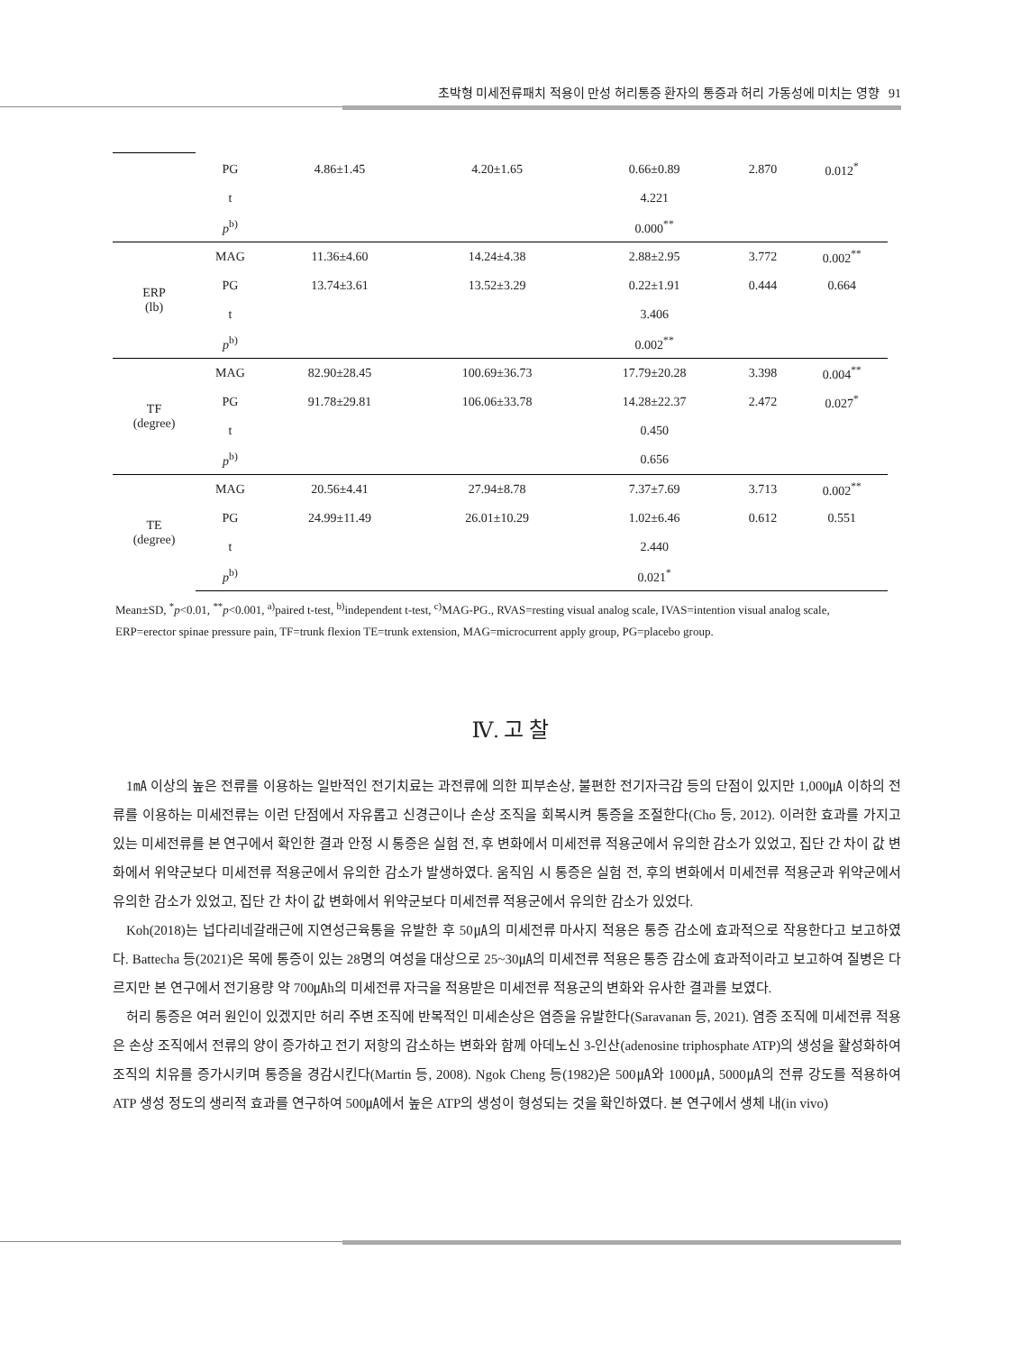초박형 미세전류패치 적용이 만성 허리통증 환자의 통증과 허리 가동성에 미치는 영향 91
| | PG | 4.86±1.45 | 4.20±1.65 | 0.66±0.89 | 2.870 | 0.012<sup>*</sup> |
| | t | | | 4.221 | | |
| | p<sup>b)</sup> | | | 0.000<sup>**</sup> | | |
| ERP (lb) | MAG | 11.36±4.60 | 14.24±4.38 | 2.88±2.95 | 3.772 | 0.002<sup>**</sup> |
| | PG | 13.74±3.61 | 13.52±3.29 | 0.22±1.91 | 0.444 | 0.664 |
| | t | | | 3.406 | | |
| | p<sup>b)</sup> | | | 0.002<sup>**</sup> | | |
| TF (degree) | MAG | 82.90±28.45 | 100.69±36.73 | 17.79±20.28 | 3.398 | 0.004<sup>**</sup> |
| | PG | 91.78±29.81 | 106.06±33.78 | 14.28±22.37 | 2.472 | 0.027<sup>*</sup> |
| | t | | | 0.450 | | |
| | p<sup>b)</sup> | | | 0.656 | | |
| TE (degree) | MAG | 20.56±4.41 | 27.94±8.78 | 7.37±7.69 | 3.713 | 0.002<sup>**</sup> |
| | PG | 24.99±11.49 | 26.01±10.29 | 1.02±6.46 | 0.612 | 0.551 |
| | t | | | 2.440 | | |
| | p<sup>b)</sup> | | | 0.021<sup>*</sup> | | |
Mean±SD, <sup>*</sup>p<0.01, <sup>**</sup>p<0.001, <sup>a)</sup>paired t-test, <sup>b)</sup>independent t-test, <sup>c)</sup>MAG-PG., RVAS=resting visual analog scale, IVAS=intention visual analog scale, ERP=erector spinae pressure pain, TF=trunk flexion TE=trunk extension, MAG=microcurrent apply group, PG=placebo group.
Ⅳ. 고 찰
1㎃ 이상의 높은 전류를 이용하는 일반적인 전기치료는 과전류에 의한 피부손상, 불편한 전기자극감 등의 단점이 있지만 1,000㎂ 이하의 전류를 이용하는 미세전류는 이런 단점에서 자유롭고 신경근이나 손상 조직을 회복시켜 통증을 조절한다(Cho 등, 2012). 이러한 효과를 가지고 있는 미세전류를 본 연구에서 확인한 결과 안정 시 통증은 실험 전, 후 변화에서 미세전류 적용군에서 유의한 감소가 있었고, 집단 간 차이 값 변화에서 위약군보다 미세전류 적용군에서 유의한 감소가 발생하였다. 움직임 시 통증은 실험 전, 후의 변화에서 미세전류 적용군과 위약군에서 유의한 감소가 있었고, 집단 간 차이 값 변화에서 위약군보다 미세전류 적용군에서 유의한 감소가 있었다.
Koh(2018)는 넙다리네갈래근에 지연성근육통을 유발한 후 50㎂의 미세전류 마사지 적용은 통증 감소에 효과적으로 작용한다고 보고하였다. Battecha 등(2021)은 목에 통증이 있는 28명의 여성을 대상으로 25~30㎂의 미세전류 적용은 통증 감소에 효과적이라고 보고하여 질병은 다르지만 본 연구에서 전기용량 약 700㎂h의 미세전류 자극을 적용받은 미세전류 적용군의 변화와 유사한 결과를 보였다.
허리 통증은 여러 원인이 있겠지만 허리 주변 조직에 반복적인 미세손상은 염증을 유발한다(Saravanan 등, 2021). 염증 조직에 미세전류 적용은 손상 조직에서 전류의 양이 증가하고 전기 저항의 감소하는 변화와 함께 아데노신 3-인산(adenosine triphosphate ATP)의 생성을 활성화하여 조직의 치유를 증가시키며 통증을 경감시킨다(Martin 등, 2008). Ngok Cheng 등(1982)은 500㎂와 1000㎂, 5000㎂의 전류 강도를 적용하여 ATP 생성 정도의 생리적 효과를 연구하여 500㎂에서 높은 ATP의 생성이 형성되는 것을 확인하였다. 본 연구에서 생체 내(in vivo)